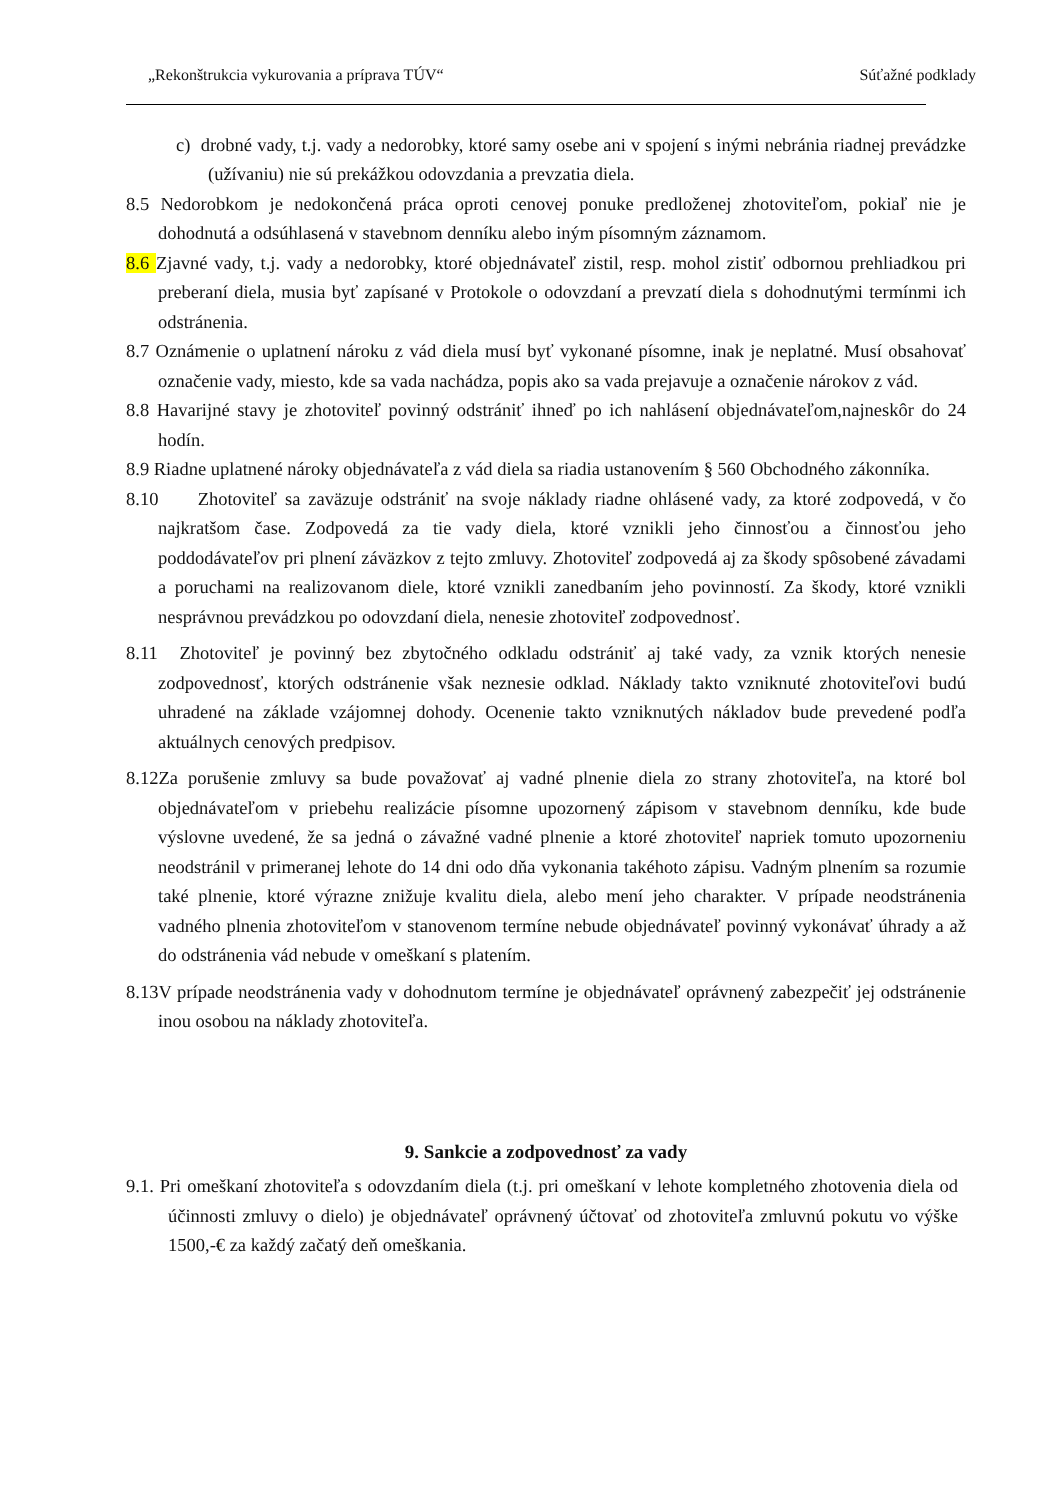„Rekonštrukcia vykurovania a príprava TÚV“Súťažné podklady
c) drobné vady, t.j. vady a nedorobky, ktoré samy osebe ani v spojení s inými nebránia riadnej prevádzke (užívaniu) nie sú prekážkou odovzdania a prevzatia diela.
8.5 Nedorobkom je nedokončená práca oproti cenovej ponuke predloženej zhotoviteľom, pokiaľ nie je dohodnutá a odsúhlasená v stavebnom denníku alebo iným písomným záznamom.
8.6 Zjavné vady, t.j. vady a nedorobky, ktoré objednávateľ zistil, resp. mohol zistiť odbornou prehliadkou pri preberaní diela, musia byť zapísané v Protokole o odovzdaní a prevzatí diela s dohodnutými termínmi ich odstránenia.
8.7 Oznámenie o uplatnení nároku z vád diela musí byť vykonané písomne, inak je neplatné. Musí obsahovať označenie vady, miesto, kde sa vada nachádza, popis ako sa vada prejavuje a označenie nárokov z vád.
8.8 Havarijné stavy je zhotoviteľ povinný odstrániť ihneď po ich nahlásení objednávateľom,najneskôr do 24 hodín.
8.9 Riadne uplatnené nároky objednávateľa z vád diela sa riadia ustanovením § 560 Obchodného zákonníka.
8.10 Zhotoviteľ sa zaväzuje odstrániť na svoje náklady riadne ohlásené vady, za ktoré zodpovedá, v čo najkratšom čase. Zodpovedá za tie vady diela, ktoré vznikli jeho činnosťou a činnosťou jeho poddodávateľov pri plnení záväzkov z tejto zmluvy. Zhotoviteľ zodpovedá aj za škody spôsobené závadami a poruchami na realizovanom diele, ktoré vznikli zanedbaním jeho povinností. Za škody, ktoré vznikli nesprávnou prevádzkou po odovzdaní diela, nenesie zhotoviteľ zodpovednosť.
8.11 Zhotoviteľ je povinný bez zbytočného odkladu odstrániť aj také vady, za vznik ktorých nenesie zodpovednosť, ktorých odstránenie však neznesie odklad. Náklady takto vzniknuté zhotoviteľovi budú uhradené na základe vzájomnej dohody. Ocenenie takto vzniknutých nákladov bude prevedené podľa aktuálnych cenových predpisov.
8.12Za porušenie zmluvy sa bude považovať aj vadné plnenie diela zo strany zhotoviteľa, na ktoré bol objednávateľom v priebehu realizácie písomne upozornený zápisom v stavebnom denníku, kde bude výslovne uvedené, že sa jedná o závažné vadné plnenie a ktoré zhotoviteľ napriek tomuto upozorneniu neodstránil v primeranej lehote do 14 dni odo dňa vykonania takéhoto zápisu. Vadným plnením sa rozumie také plnenie, ktoré výrazne znižuje kvalitu diela, alebo mení jeho charakter. V prípade neodstránenia vadného plnenia zhotoviteľom v stanovenom termíne nebude objednávateľ povinný vykonávať úhrady a až do odstránenia vád nebude v omeškaní s platením.
8.13V prípade neodstránenia vady v dohodnutom termíne je objednávateľ oprávnený zabezpečiť jej odstránenie inou osobou na náklady zhotoviteľa.
9. Sankcie a zodpovednosť za vady
9.1. Pri omeškaní zhotoviteľa s odovzdaním diela (t.j. pri omeškaní v lehote kompletného zhotovenia diela od účinnosti zmluvy o dielo) je objednávateľ oprávnený účtovať od zhotoviteľa zmluvnú pokutu vo výške 1500,-€ za každý začatý deň omeškania.